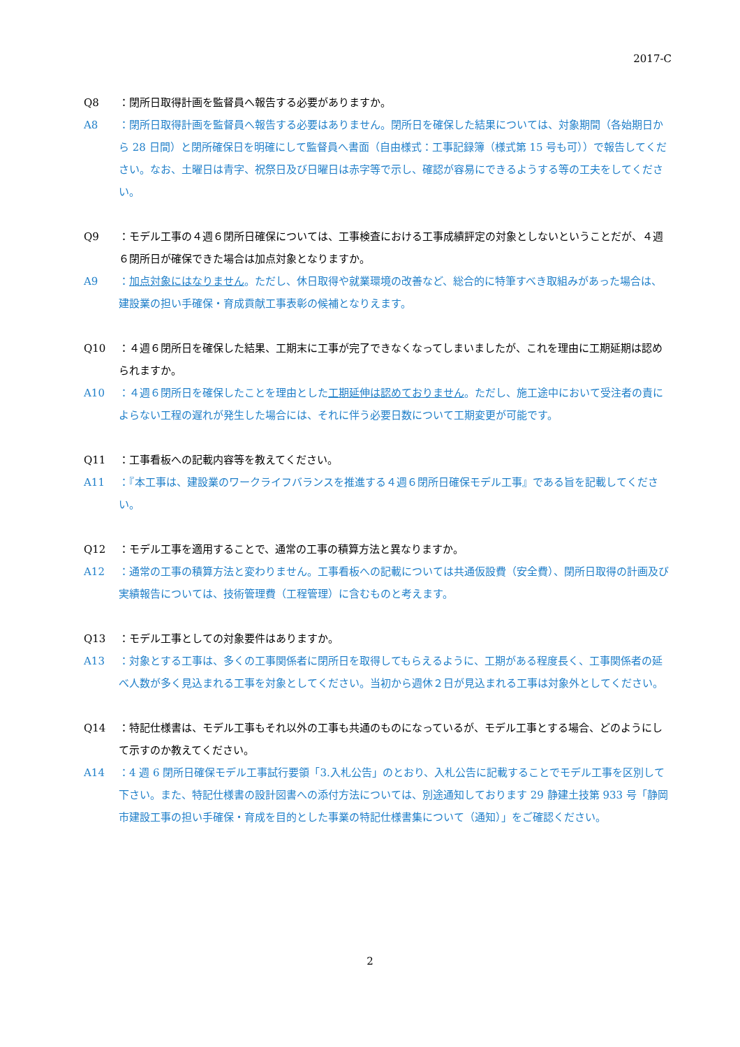2017-C
Q8 ：閉所日取得計画を監督員へ報告する必要がありますか。
A8 ：閉所日取得計画を監督員へ報告する必要はありません。閉所日を確保した結果については、対象期間（各始期日から 28 日間）と閉所確保日を明確にして監督員へ書面（自由様式：工事記録簿（様式第 15 号も可））で報告してください。なお、土曜日は青字、祝祭日及び日曜日は赤字等で示し、確認が容易にできるようする等の工夫をしてください。
Q9 ：モデル工事の４週６閉所日確保については、工事検査における工事成績評定の対象としないということだが、４週６閉所日が確保できた場合は加点対象となりますか。
A9 ：加点対象にはなりません。ただし、休日取得や就業環境の改善など、総合的に特筆すべき取組みがあった場合は、建設業の担い手確保・育成貢献工事表彰の候補となりえます。
Q10 ：４週６閉所日を確保した結果、工期末に工事が完了できなくなってしまいましたが、これを理由に工期延期は認められますか。
A10 ：４週６閉所日を確保したことを理由とした工期延伸は認めておりません。ただし、施工途中において受注者の責によらない工程の遅れが発生した場合には、それに伴う必要日数について工期変更が可能です。
Q11 ：工事看板への記載内容等を教えてください。
A11 ：『本工事は、建設業のワークライフバランスを推進する４週６閉所日確保モデル工事』である旨を記載してください。
Q12 ：モデル工事を適用することで、通常の工事の積算方法と異なりますか。
A12 ：通常の工事の積算方法と変わりません。工事看板への記載については共通仮設費（安全費）、閉所日取得の計画及び実績報告については、技術管理費（工程管理）に含むものと考えます。
Q13 ：モデル工事としての対象要件はありますか。
A13 ：対象とする工事は、多くの工事関係者に閉所日を取得してもらえるように、工期がある程度長く、工事関係者の延べ人数が多く見込まれる工事を対象としてください。当初から週休２日が見込まれる工事は対象外としてください。
Q14 ：特記仕様書は、モデル工事もそれ以外の工事も共通のものになっているが、モデル工事とする場合、どのようにして示すのか教えてください。
A14 ：4 週 6 閉所日確保モデル工事試行要領「3.入札公告」のとおり、入札公告に記載することでモデル工事を区別して下さい。また、特記仕様書の設計図書への添付方法については、別途通知しております 29 静建土技第 933 号「静岡市建設工事の担い手確保・育成を目的とした事業の特記仕様書集について（通知）」をご確認ください。
2